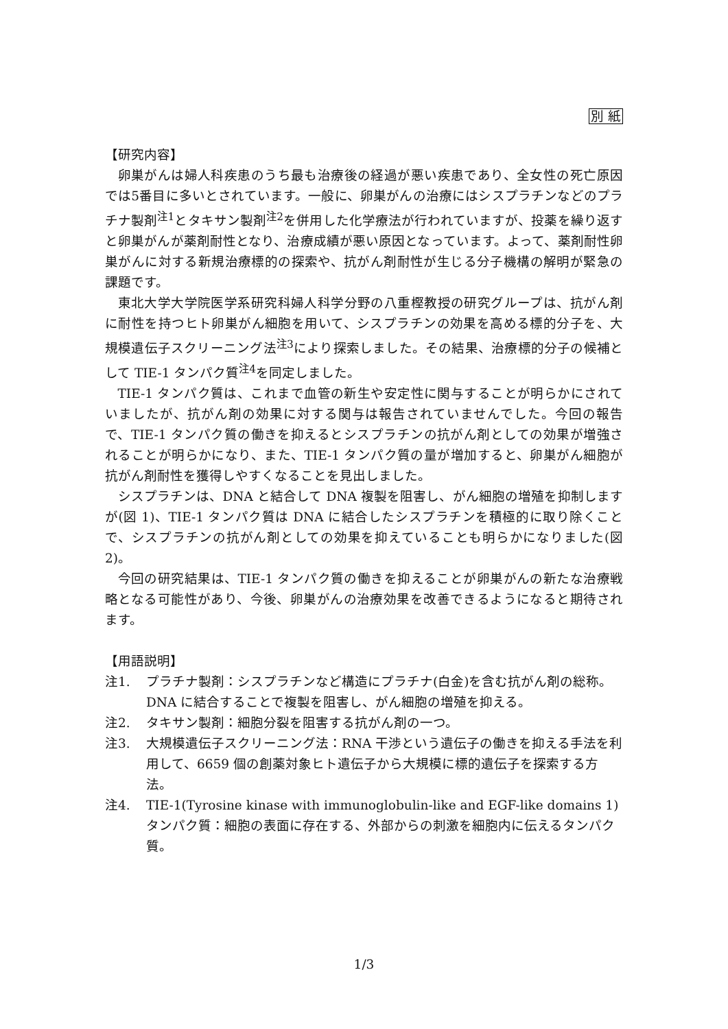別 紙
【研究内容】
卵巣がんは婦人科疾患のうち最も治療後の経過が悪い疾患であり、全女性の死亡原因では5番目に多いとされています。一般に、卵巣がんの治療にはシスプラチンなどのプラチナ製剤<sup>注1</sup>とタキサン製剤<sup>注2</sup>を併用した化学療法が行われていますが、投薬を繰り返すと卵巣がんが薬剤耐性となり、治療成績が悪い原因となっています。よって、薬剤耐性卵巣がんに対する新規治療標的の探索や、抗がん剤耐性が生じる分子機構の解明が緊急の課題です。
東北大学大学院医学系研究科婦人科学分野の八重樫教授の研究グループは、抗がん剤に耐性を持つヒト卵巣がん細胞を用いて、シスプラチンの効果を高める標的分子を、大規模遺伝子スクリーニング法<sup>注3</sup>により探索しました。その結果、治療標的分子の候補として TIE-1 タンパク質<sup>注4</sup>を同定しました。
TIE-1 タンパク質は、これまで血管の新生や安定性に関与することが明らかにされていましたが、抗がん剤の効果に対する関与は報告されていませんでした。今回の報告で、TIE-1 タンパク質の働きを抑えるとシスプラチンの抗がん剤としての効果が増強されることが明らかになり、また、TIE-1 タンパク質の量が増加すると、卵巣がん細胞が抗がん剤耐性を獲得しやすくなることを見出しました。
シスプラチンは、DNA と結合して DNA 複製を阻害し、がん細胞の増殖を抑制しますが(図 1)、TIE-1 タンパク質は DNA に結合したシスプラチンを積極的に取り除くことで、シスプラチンの抗がん剤としての効果を抑えていることも明らかになりました(図 2)。
今回の研究結果は、TIE-1 タンパク質の働きを抑えることが卵巣がんの新たな治療戦略となる可能性があり、今後、卵巣がんの治療効果を改善できるようになると期待されます。
【用語説明】
注1. プラチナ製剤：シスプラチンなど構造にプラチナ(白金)を含む抗がん剤の総称。DNA に結合することで複製を阻害し、がん細胞の増殖を抑える。
注2. タキサン製剤：細胞分裂を阻害する抗がん剤の一つ。
注3. 大規模遺伝子スクリーニング法：RNA 干渉という遺伝子の働きを抑える手法を利用して、6659 個の創薬対象ヒト遺伝子から大規模に標的遺伝子を探索する方法。
注4. TIE-1(Tyrosine kinase with immunoglobulin-like and EGF-like domains 1)タンパク質：細胞の表面に存在する、外部からの刺激を細胞内に伝えるタンパク質。
1/3